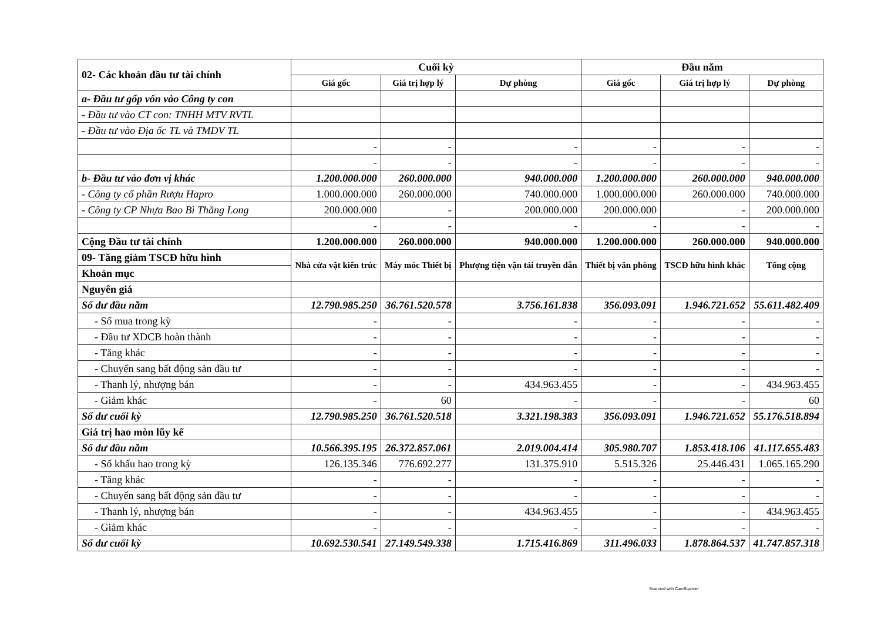| 02- Các khoản đầu tư tài chính | Cuối kỳ | | | Đầu năm | | |
| | Giá gốc | Giá trị hợp lý | Dự phòng | Giá gốc | Giá trị hợp lý | Dự phòng |
| a- Đầu tư gốp vốn vào Công ty con | | | | | | |
| - Đầu tư vào CT con: TNHH MTV RVTL | | | | | | |
| - Đầu tư vào Địa ốc TL và TMDV TL | | | | | | |
| | - | - | - | - | - | - |
| | - | - | - | - | - | - |
| b- Đầu tư vào đơn vị khác | 1.200.000.000 | 260.000.000 | 940.000.000 | 1.200.000.000 | 260.000.000 | 940.000.000 |
| - Công ty cổ phần Rượu Hapro | 1.000.000.000 | 260.000.000 | 740.000.000 | 1.000.000.000 | 260.000.000 | 740.000.000 |
| - Công ty CP Nhựa Bao Bì Thăng Long | 200.000.000 | - | 200.000.000 | 200.000.000 | - | 200.000.000 |
| | - | - | - | - | - | - |
| Cộng Đầu tư tài chính | 1.200.000.000 | 260.000.000 | 940.000.000 | 1.200.000.000 | 260.000.000 | 940.000.000 |
| 09- Tăng giảm TSCĐ hữu hình | Nhà cửa vật kiến trúc | Máy móc Thiết bị | Phượng tiện vận tải truyền dẫn | Thiết bị văn phòng | TSCĐ hữu hình khác | Tổng cộng |
| Khoản mục | | | | | | |
| Nguyên giá | | | | | | |
| Số dư đầu năm | 12.790.985.250 | 36.761.520.578 | 3.756.161.838 | 356.093.091 | 1.946.721.652 | 55.611.482.409 |
| - Số mua trong kỳ | - | - | - | - | - | - |
| - Đầu tư XDCB hoàn thành | - | - | - | - | - | - |
| - Tăng khác | - | - | - | - | - | - |
| - Chuyển sang bất động sản đầu tư | - | - | - | - | - | - |
| - Thanh lý, nhượng bán | - | - | 434.963.455 | - | - | 434.963.455 |
| - Giảm khác | - | 60 | - | - | - | 60 |
| Số dư cuối kỳ | 12.790.985.250 | 36.761.520.518 | 3.321.198.383 | 356.093.091 | 1.946.721.652 | 55.176.518.894 |
| Giá trị hao mòn lũy kế | | | | | | |
| Số dư đầu năm | 10.566.395.195 | 26.372.857.061 | 2.019.004.414 | 305.980.707 | 1.853.418.106 | 41.117.655.483 |
| - Số khấu hao trong kỳ | 126.135.346 | 776.692.277 | 131.375.910 | 5.515.326 | 25.446.431 | 1.065.165.290 |
| - Tăng khác | - | - | - | - | - | - |
| - Chuyển sang bất động sản đầu tư | - | - | - | - | - | - |
| - Thanh lý, nhượng bán | - | - | 434.963.455 | - | - | 434.963.455 |
| - Giảm khác | - | - | - | - | - | - |
| Số dư cuối kỳ | 10.692.530.541 | 27.149.549.338 | 1.715.416.869 | 311.496.033 | 1.878.864.537 | 41.747.857.318 |
Scanned with CamScanner